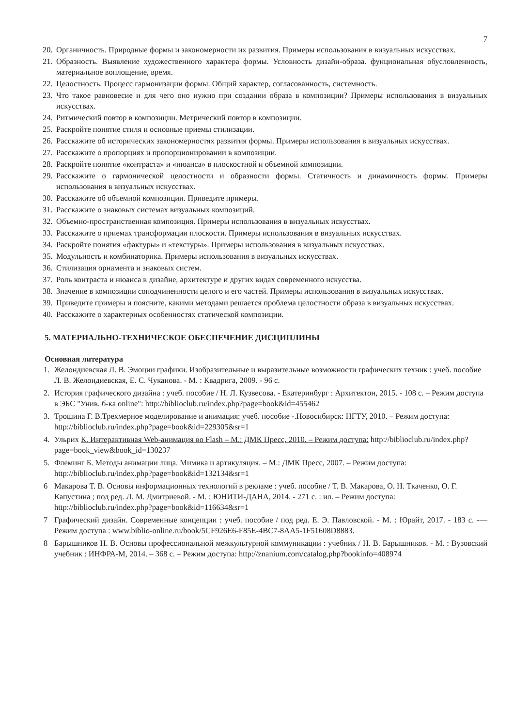7
20. Органичность. Природные формы и закономерности их развития. Примеры использования в визуальных искусствах.
21. Образность. Выявление художественного характера формы. Условность дизайн-образа. фунциональная обусловленность, материальное воплощение, время.
22. Целостность. Процесс гармонизации формы. Общий характер, согласованность, системность.
23. Что такое равновесие и для чего оно нужно при создании образа в композиции? Примеры использования в визуальных искусствах.
24. Ритмический повтор в композиции. Метрический повтор в композиции.
25. Раскройте понятие стиля и основные приемы стилизации.
26. Расскажите об исторических закономерностях развития формы. Примеры использования в визуальных искусствах.
27. Расскажите о пропорциях и пропорционировании в композиции.
28. Раскройте понятие «контраста» и «нюанса» в плоскостной и объемной композиции.
29. Расскажите о гармонической целостности и образности формы. Статичность и динамичность формы. Примеры использования в визуальных искусствах.
30. Расскажите об объемной композиции. Приведите примеры.
31. Расскажите о знаковых системах визуальных композиций.
32. Объемно-пространственная композиция. Примеры использования в визуальных искусствах.
33. Расскажите о приемах трансформации плоскости. Примеры использования в визуальных искусствах.
34. Раскройте понятия «фактуры» и «текстуры». Примеры использования в визуальных искусствах.
35. Модульность и комбинаторика. Примеры использования в визуальных искусствах.
36. Стилизация орнамента и знаковых систем.
37. Роль контраста и нюанса в дизайне, архитектуре и других видах современного искусства.
38. Значение в композиции соподчиненности целого и его частей. Примеры использования в визуальных искусствах.
39. Приведите примеры и поясните, какими методами решается проблема целостности образа в визуальных искусствах.
40. Расскажите о характерных особенностях статической композиции.
5. МАТЕРИАЛЬНО-ТЕХНИЧЕСКОЕ ОБЕСПЕЧЕНИЕ ДИСЦИПЛИНЫ
Основная литература
1. Желондиевская Л. В. Эмоции графики. Изобразительные и выразительные возможности графических техник : учеб. пособие Л. В. Желондиевская, Е. С. Чуканова. - М. : Квадрига, 2009. - 96 с.
2. История графического дизайна : учеб. пособие / Н. Л. Кузвесова. - Екатеринбург : Архитектон, 2015. - 108 с. – Режим доступа в ЭБС "Унив. б-ка online": http://biblioclub.ru/index.php?page=book&id=455462
3. Трошина Г. В.Трехмерное моделирование и анимация: учеб. пособие -.Новосибирск: НГТУ, 2010. – Режим доступа: http://biblioclub.ru/index.php?page=book&id=229305&sr=1
4. Ульрих К. Интерактивная Web-анимация во Flash – М.: ДМК Пресс, 2010. – Режим доступа: http://biblioclub.ru/index.php?page=book_view&book_id=130237
5. Флеминг Б. Методы анимации лица. Мимика и артикуляция. – М.: ДМК Пресс, 2007. – Режим доступа: http://biblioclub.ru/index.php?page=book&id=132134&sr=1
6 Макарова Т. В. Основы информационных технологий в рекламе : учеб. пособие / Т. В. Макарова, О. Н. Ткаченко, О. Г. Капустина ; под ред. Л. М. Дмитриевой. - М. : ЮНИТИ-ДАНА, 2014. - 271 с. : ил. – Режим доступа: http://biblioclub.ru/index.php?page=book&id=116634&sr=1
7 Графический дизайн. Современные концепции : учеб. пособие / под ред. Е. Э. Павловской. - М. : Юрайт, 2017. - 183 с. -— Режим доступа : www.biblio-online.ru/book/5CF926E6-F85E-4BC7-8AA5-1F51608D8883.
8 Барышников Н. В. Основы профессиональной межкультурной коммуникации : учебник / Н. В. Барышников. - М. : Вузовский учебник : ИНФРА-М, 2014. – 368 с. – Режим доступа: http://znanium.com/catalog.php?bookinfo=408974